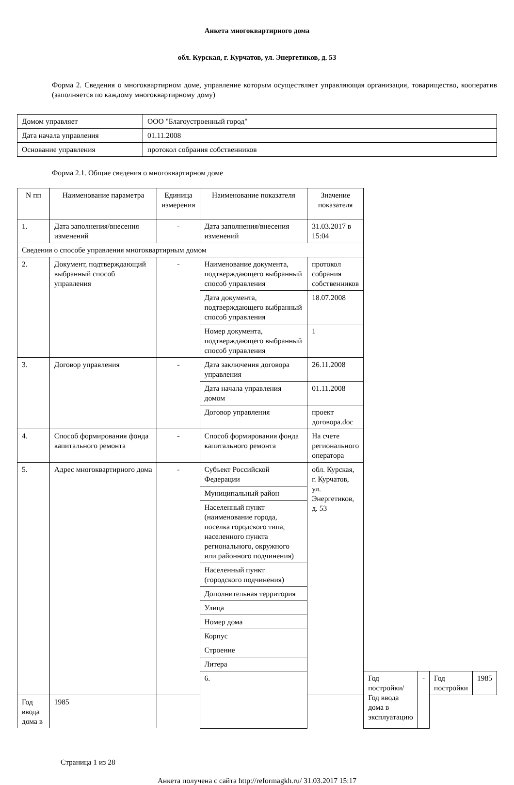Анкета многоквартирного дома
обл. Курская, г. Курчатов, ул. Энергетиков, д. 53
Форма 2. Сведения о многоквартирном доме, управление которым осуществляет управляющая организация, товарищество, кооператив (заполняется по каждому многоквартирному дому)
| Домом управляет | ООО "Благоустроенный город" |
| Дата начала управления | 01.11.2008 |
| Основание управления | протокол собрания собственников |
Форма 2.1. Общие сведения о многоквартирном доме
| N пп | Наименование параметра | Единица измерения | Наименование показателя | Значение показателя | | | | |
| 1. | Дата заполнения/внесения изменений | - | Дата заполнения/внесения изменений | 31.03.2017 в 15:04 | | | | |
| Сведения о способе управления многоквартирным домом | | | | | | | | |
| 2. | Документ, подтверждающий выбранный способ управления | - | Наименование документа, подтверждающего выбранный способ управления | протокол собрания собственников | | | | |
| | | | Дата документа, подтверждающего выбранный способ управления | 18.07.2008 | | | | |
| | | | Номер документа, подтверждающего выбранный способ управления | 1 | | | | |
| 3. | Договор управления | - | Дата заключения договора управления | 26.11.2008 | | | | |
| | | | Дата начала управления домом | 01.11.2008 | | | | |
| | | | Договор управления | проект договора.doc | | | | |
| 4. | Способ формирования фонда капитального ремонта | - | Способ формирования фонда капитального ремонта | На счете регионального оператора | | | | |
| 5. | Адрес многоквартирного дома | - | Субъект Российской Федерации | обл. Курская, г. Курчатов, ул. Энергетиков, д. 53 | | | | |
| | | | Муниципальный район | | | | | |
| | | | Населенный пункт (наименование города, поселка городского типа, населенного пункта регионального, окружного или районного подчинения) | | | | | |
| | | | Населенный пункт (городского подчинения) | | | | | |
| | | | Дополнительная территория | | | | | |
| | | | Улица | | | | | |
| | | | Номер дома | | | | | |
| | | | Корпус | | | | | |
| | | | Строение | | | | | |
| | | | Литера | | | | | |
| | | | 6. | | Год постройки/Год ввода дома в эксплуатацию | - | Год постройки | 1985 |
| Год ввода дома в | 1985 | | | | | | | |
Страница 1 из 28
Анкета получена с сайта http://reformagkh.ru/ 31.03.2017 15:17